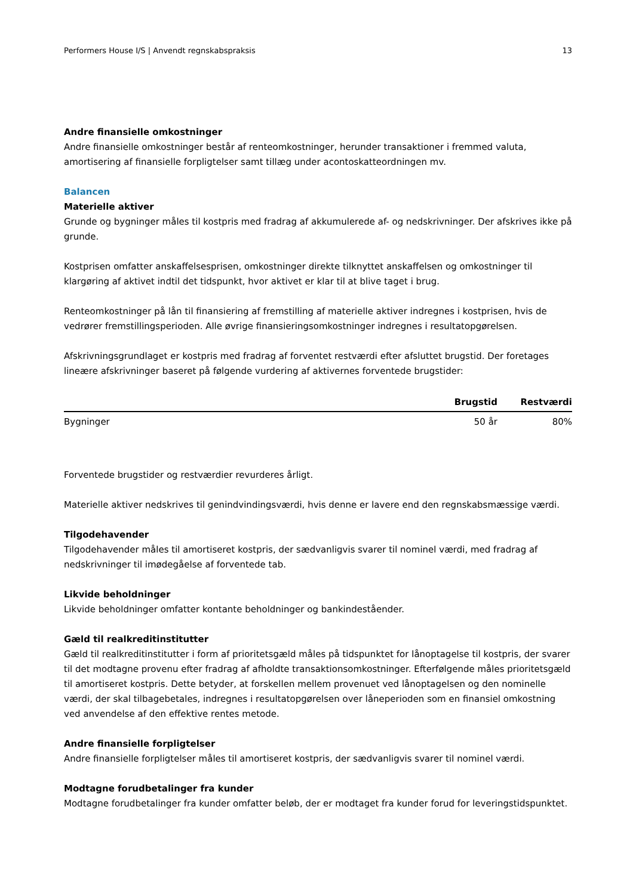Performers House I/S | Anvendt regnskabspraksis 13
Andre finansielle omkostninger
Andre finansielle omkostninger består af renteomkostninger, herunder transaktioner i fremmed valuta, amortisering af finansielle forpligtelser samt tillæg under acontoskatteordningen mv.
Balancen
Materielle aktiver
Grunde og bygninger måles til kostpris med fradrag af akkumulerede af- og nedskrivninger. Der afskrives ikke på grunde.
Kostprisen omfatter anskaffelsesprisen, omkostninger direkte tilknyttet anskaffelsen og omkostninger til klargøring af aktivet indtil det tidspunkt, hvor aktivet er klar til at blive taget i brug.
Renteomkostninger på lån til finansiering af fremstilling af materielle aktiver indregnes i kostprisen, hvis de vedrører fremstillingsperioden. Alle øvrige finansieringsomkostninger indregnes i resultatopgørelsen.
Afskrivningsgrundlaget er kostpris med fradrag af forventet restværdi efter afsluttet brugstid. Der foretages lineære afskrivninger baseret på følgende vurdering af aktivernes forventede brugstider:
| | Brugstid | Restværdi |
| --- | --- | --- |
| Bygninger | 50 år | 80% |
Forventede brugstider og restværdier revurderes årligt.
Materielle aktiver nedskrives til genindvindingsværdi, hvis denne er lavere end den regnskabsmæssige værdi.
Tilgodehavender
Tilgodehavender måles til amortiseret kostpris, der sædvanligvis svarer til nominel værdi, med fradrag af nedskrivninger til imødegåelse af forventede tab.
Likvide beholdninger
Likvide beholdninger omfatter kontante beholdninger og bankindeståender.
Gæld til realkreditinstitutter
Gæld til realkreditinstitutter i form af prioritetsgæld måles på tidspunktet for lånoptagelse til kostpris, der svarer til det modtagne provenu efter fradrag af afholdte transaktionsomkostninger. Efterfølgende måles prioritetsgæld til amortiseret kostpris. Dette betyder, at forskellen mellem provenuet ved lånoptagelsen og den nominelle værdi, der skal tilbagebetales, indregnes i resultatopgørelsen over låneperioden som en finansiel omkostning ved anvendelse af den effektive rentes metode.
Andre finansielle forpligtelser
Andre finansielle forpligtelser måles til amortiseret kostpris, der sædvanligvis svarer til nominel værdi.
Modtagne forudbetalinger fra kunder
Modtagne forudbetalinger fra kunder omfatter beløb, der er modtaget fra kunder forud for leveringstidspunktet.